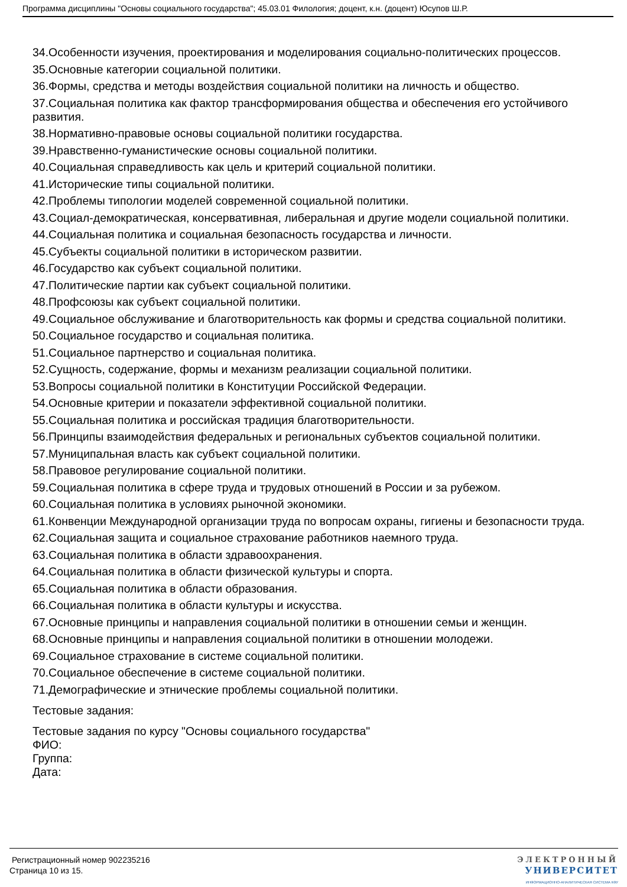Программа дисциплины "Основы социального государства"; 45.03.01 Филология; доцент, к.н. (доцент) Юсупов Ш.Р.
34.Особенности изучения, проектирования и моделирования социально-политических процессов.
35.Основные категории социальной политики.
36.Формы, средства и методы воздействия социальной политики на личность и общество.
37.Социальная политика как фактор трансформирования общества и обеспечения его устойчивого развития.
38.Нормативно-правовые основы социальной политики государства.
39.Нравственно-гуманистические основы социальной политики.
40.Социальная справедливость как цель и критерий социальной политики.
41.Исторические типы социальной политики.
42.Проблемы типологии моделей современной социальной политики.
43.Социал-демократическая, консервативная, либеральная и другие модели социальной политики.
44.Социальная политика и социальная безопасность государства и личности.
45.Субъекты социальной политики в историческом развитии.
46.Государство как субъект социальной политики.
47.Политические партии как субъект социальной политики.
48.Профсоюзы как субъект социальной политики.
49.Социальное обслуживание и благотворительность как формы и средства социальной политики.
50.Социальное государство и социальная политика.
51.Социальное партнерство и социальная политика.
52.Сущность, содержание, формы и механизм реализации социальной политики.
53.Вопросы социальной политики в Конституции Российской Федерации.
54.Основные критерии и показатели эффективной социальной политики.
55.Социальная политика и российская традиция благотворительности.
56.Принципы взаимодействия федеральных и региональных субъектов социальной политики.
57.Муниципальная власть как субъект социальной политики.
58.Правовое регулирование социальной политики.
59.Социальная политика в сфере труда и трудовых отношений в России и за рубежом.
60.Социальная политика в условиях рыночной экономики.
61.Конвенции Международной организации труда по вопросам охраны, гигиены и безопасности труда.
62.Социальная защита и социальное страхование работников наемного труда.
63.Социальная политика в области здравоохранения.
64.Социальная политика в области физической культуры и спорта.
65.Социальная политика в области образования.
66.Социальная политика в области культуры и искусства.
67.Основные принципы и направления социальной политики в отношении семьи и женщин.
68.Основные принципы и направления социальной политики в отношении молодежи.
69.Социальное страхование в системе социальной политики.
70.Социальное обеспечение в системе социальной политики.
71.Демографические и этнические проблемы социальной политики.
Тестовые задания:
Тестовые задания по курсу "Основы социального государства"
ФИО:
Группа:
Дата:
Регистрационный номер 902235216
Страница 10 из 15.
ЭЛЕКТРОННЫЙ
УНИВЕРСИТЕТ
ИНФОРМАЦИОННО-АНАЛИТИЧЕСКАЯ СИСТЕМА КФУ